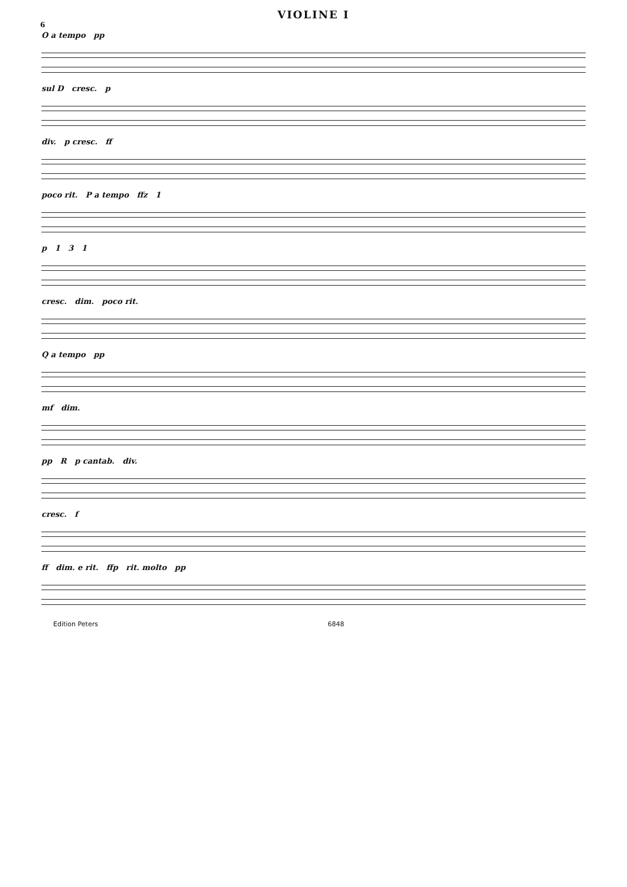VIOLINE I
6
O a tempo pp
sul D cresc. p
div. p cresc. ff
poco rit. P a tempo ffz 1
p 1 3 1
cresc. dim. poco rit.
Q a tempo pp
mf dim.
pp R p cantab. div.
cresc. f
ff dim. e rit. ffp rit. molto pp
Edition Peters 6848